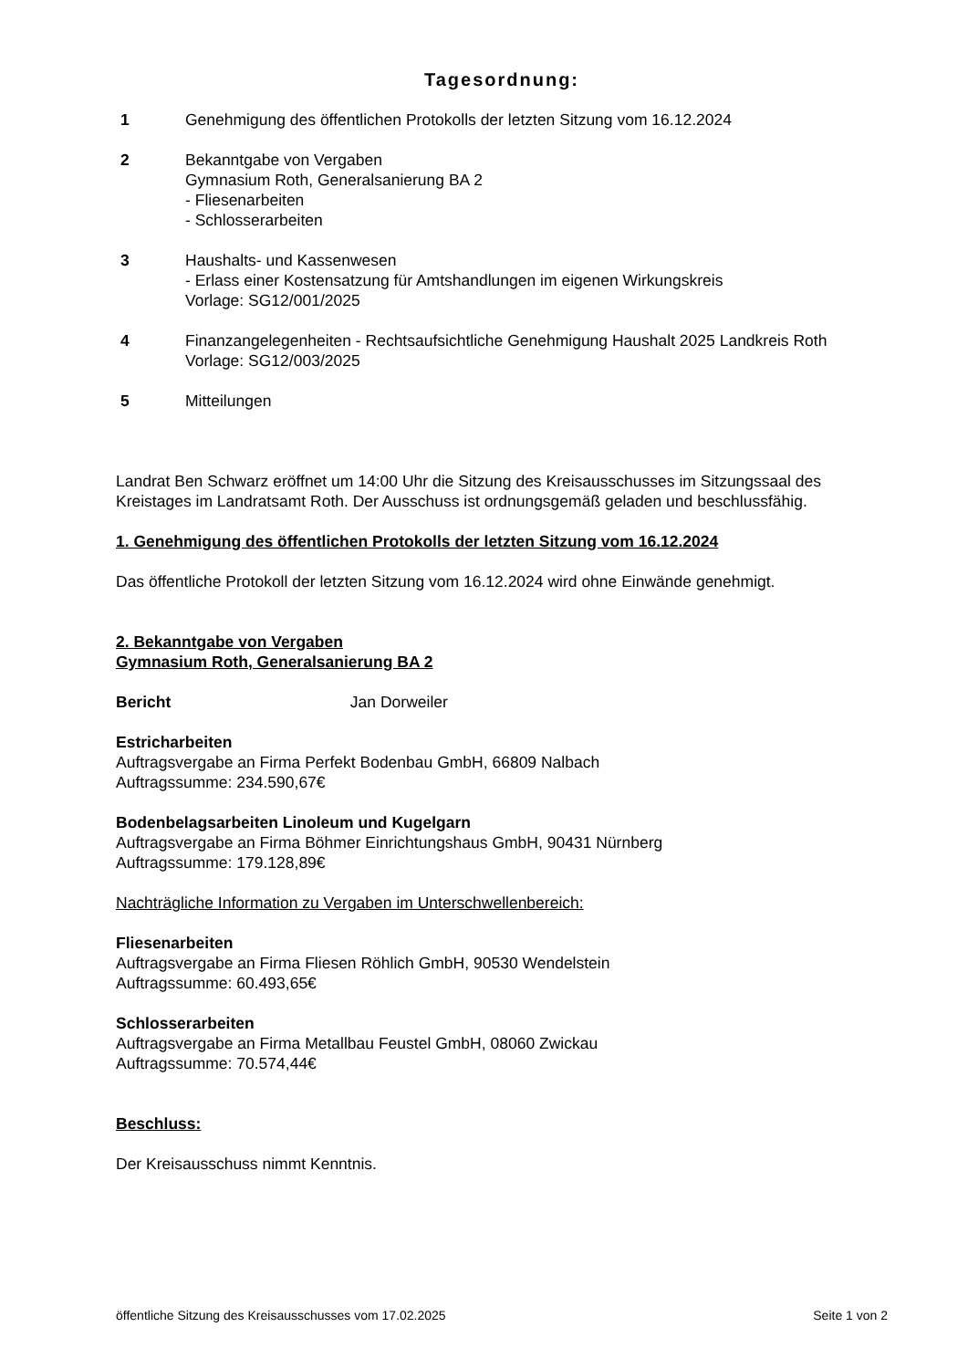Tagesordnung:
1 Genehmigung des öffentlichen Protokolls der letzten Sitzung vom 16.12.2024
2 Bekanntgabe von Vergaben
Gymnasium Roth, Generalsanierung BA 2
- Fliesenarbeiten
- Schlosserarbeiten
3 Haushalts- und Kassenwesen
- Erlass einer Kostensatzung für Amtshandlungen im eigenen Wirkungskreis
Vorlage: SG12/001/2025
4 Finanzangelegenheiten - Rechtsaufsichtliche Genehmigung Haushalt 2025 Landkreis Roth
Vorlage: SG12/003/2025
5 Mitteilungen
Landrat Ben Schwarz eröffnet um 14:00 Uhr die Sitzung des Kreisausschusses im Sitzungssaal des Kreistages im Landratsamt Roth. Der Ausschuss ist ordnungsgemäß geladen und beschlussfähig.
1. Genehmigung des öffentlichen Protokolls der letzten Sitzung vom 16.12.2024
Das öffentliche Protokoll der letzten Sitzung vom 16.12.2024 wird ohne Einwände genehmigt.
2. Bekanntgabe von Vergaben
Gymnasium Roth, Generalsanierung BA 2
Bericht Jan Dorweiler
Estricharbeiten
Auftragsvergabe an Firma Perfekt Bodenbau GmbH, 66809 Nalbach
Auftragssumme: 234.590,67€
Bodenbelagsarbeiten Linoleum und Kugelgarn
Auftragsvergabe an Firma Böhmer Einrichtungshaus GmbH, 90431 Nürnberg
Auftragssumme: 179.128,89€
Nachträgliche Information zu Vergaben im Unterschwellenbereich:
Fliesenarbeiten
Auftragsvergabe an Firma Fliesen Röhlich GmbH, 90530 Wendelstein
Auftragssumme: 60.493,65€
Schlosserarbeiten
Auftragsvergabe an Firma Metallbau Feustel GmbH, 08060 Zwickau
Auftragssumme: 70.574,44€
Beschluss:
Der Kreisausschuss nimmt Kenntnis.
öffentliche Sitzung des Kreisausschusses vom 17.02.2025 Seite 1 von 2